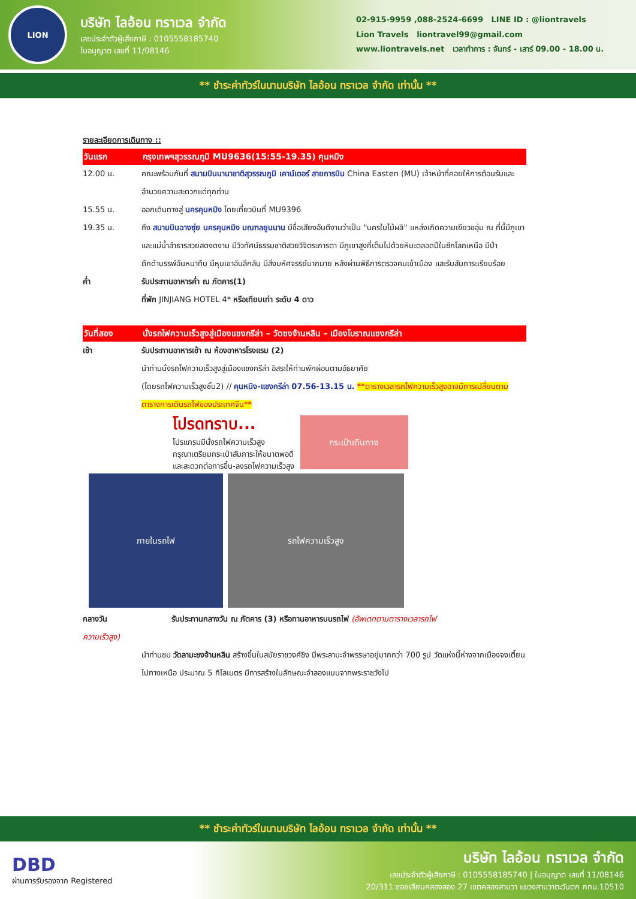LION
บริษัท ไลอ้อน ทราเวล จำกัด
เลขประจำตัวผู้เสียภาษี : 0105558185740
ใบอนุญาต เลขที่ 11/08146
02-915-9959 ,088-2524-6699 LINE ID : @liontravels
Lion Travels liontravel99@gmail.com
www.liontravels.net เวลาทำการ : จันทร์ - เสาร์ 09.00 - 18.00 น.
** ชำระค่าทัวร์ในนามบริษัท ไลอ้อน ทราเวล จำกัด เท่านั้น **
รายละเอียดการเดินทาง ::
วันแรก กรุงเทพฯสุวรรณภูมิ MU9636(15:55-19.35) คุนหมิง
12.00 น. คณะพร้อมกันที่ สนามบินนานาชาติสุวรรณภูมิ เคาน์เตอร์ สายการบิน China Easten (MU) เจ้าหน้าที่คอยให้การต้อนรับและอำนวยความสะดวกแด่ทุกท่าน
15.55 น. ออกเดินทางสู่ นครคุนหมิง โดยเที่ยวบินที่ MU9396
19.35 น. ถึง สนามบินฉางซุ่ย นครคุนหมิง มณฑลยูนนาน มีชื่อเสียงอันดีงามว่าเป็น "นครใบไม้ผลิ" แหล่งเกิดความเขียวชอุ่ม ณ ที่นี้มีภูเขา และแม่น้ำลำธารสวยสดงดงาม มีวิวทัศน์ธรรมชาติสวยวิจิตระการตา มีภูเขาสูงที่เต็มไปด้วยหิมะตลอดปีในซีกโลกเหนือ มีป่าดึกดำบรรพ์อันหนาทึบ มีหุบเขาอันลึกลับ มีสิ่งมหัศจรรย์มากมาย หลังผ่านพิธีการตรวจคนเข้าเมือง และรับสัมภาระเรียบร้อย
ค่ำ รับประทานอาหารค่ำ ณ ภัตคาร(1)
ที่พัก JINJIANG HOTEL 4* หรือเทียบเท่า ระดับ 4 ดาว
วันที่สอง นั่งรถไฟความเร็วสูงสู่เมืองแชงกรีล่า – วัดซงจ้านหลิน – เมืองโบราณแชงกรีล่า
เช้า รับประทานอาหารเช้า ณ ห้องอาหารโรงแรม (2)
นำท่านนั่งรถไฟความเร็วสูงสู่เมืองแชงกรีล่า อิสระให้ท่านพักผ่อนตามอัธยาศัย
(โดยรถไฟความเร็วสูงชั้น2) // คุนหมิง-แชงกรีล่า 07.56-13.15 น. **ตารางเวลารถไฟความเร็วสูงอาจมีการเปลี่ยนตามตารางการเดินรถไฟของประเทศจีน**
โปรดทราบ...
โปรแกรมมีนั่งรถไฟความเร็วสูง
กรุณาเตรียมกระเป๋าสัมภาระให้ขนาดพอดี
และสะดวกต่อการขึ้น-ลงรถไฟความเร็วสูง
กระเป๋าเดินทาง
ภายในรถไฟ รถไฟความเร็วสูง
กลางวัน รับประทานกลางวัน ณ ภัตคาร (3) หรือทานอาหารบนรถไฟ (อัพเดทตามตารางเวลารถไฟ
ความเร็วสูง)
นำท่านชม วัดลามะซงจ้านหลิน สร้างขึ้นในสมัยราชวงศ์ชิง มีพระลามะจำพรรษาอยู่มากกว่า 700 รูป วัดแห่งนี้ห่างจากเมืองจงเตี้ยนไปทางเหนือ ประมาณ 5 กิโลเมตร มีการสร้างในลักษณะจำลองแบบจากพระราชวังโป
** ชำระค่าทัวร์ในนามบริษัท ไลอ้อน ทราเวล จำกัด เท่านั้น **
DBD
ผ่านการรับรองจาก Registered
บริษัท ไลอ้อน ทราเวล จำกัด
เลขประจำตัวผู้เสียภาษี : 0105558185740 | ใบอนุญาต เลขที่ 11/08146
20/311 ซอยเลียบคลองสอง 27 เขตคลองสามวา แขวงสามวาตะวันตก กทม.10510